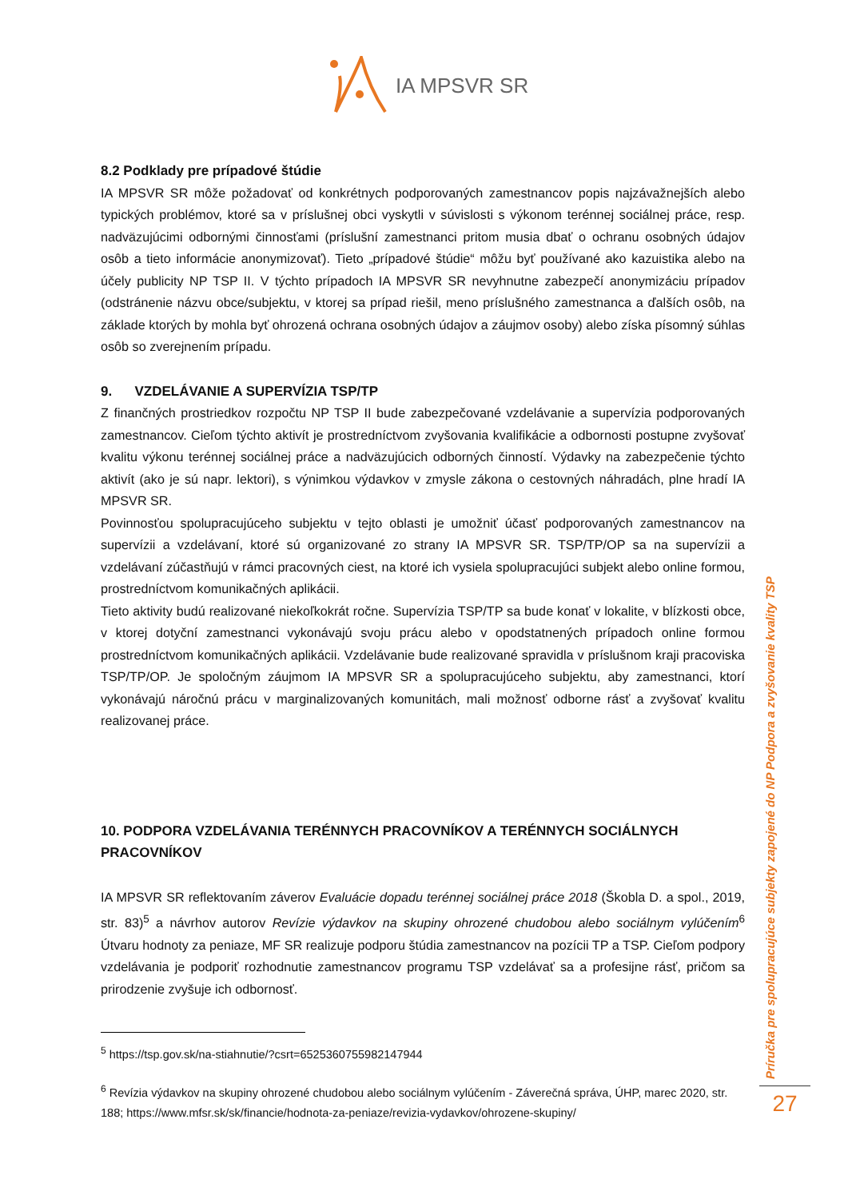IA MPSVR SR
8.2 Podklady pre prípadové štúdie
IA MPSVR SR môže požadovať od konkrétnych podporovaných zamestnancov popis najzávažnejších alebo typických problémov, ktoré sa v príslušnej obci vyskytli v súvislosti s výkonom terénnej sociálnej práce, resp. nadväzujúcimi odbornými činnosťami (príslušní zamestnanci pritom musia dbať o ochranu osobných údajov osôb a tieto informácie anonymizovať). Tieto „prípadové štúdie“ môžu byť používané ako kazuistika alebo na účely publicity NP TSP II. V týchto prípadoch IA MPSVR SR nevyhnutne zabezpečí anonymizáciu prípadov (odstránenie názvu obce/subjektu, v ktorej sa prípad riešil, meno príslušného zamestnanca a ďalších osôb, na základe ktorých by mohla byť ohrozená ochrana osobných údajov a záujmov osoby) alebo získa písomný súhlas osôb so zverejnením prípadu.
9. VZDELÁVANIE A SUPERVÍZIA TSP/TP
Z finančných prostriedkov rozpočtu NP TSP II bude zabezpečované vzdelávanie a supervízia podporovaných zamestnancov. Cieľom týchto aktivít je prostredníctvom zvyšovania kvalifikácie a odbornosti postupne zvyšovať kvalitu výkonu terénnej sociálnej práce a nadväzujúcich odborných činností. Výdavky na zabezpečenie týchto aktivít (ako je sú napr. lektori), s výnimkou výdavkov v zmysle zákona o cestovných náhradách, plne hradí IA MPSVR SR.
Povinnosťou spolupracujúceho subjektu v tejto oblasti je umožniť účasť podporovaných zamestnancov na supervízii a vzdelávaní, ktoré sú organizované zo strany IA MPSVR SR. TSP/TP/OP sa na supervízii a vzdelávaní zúčastňujú v rámci pracovných ciest, na ktoré ich vysiela spolupracujúci subjekt alebo online formou, prostredníctvom komunikačných aplikácii.
Tieto aktivity budú realizované niekoľkokrát ročne. Supervízia TSP/TP sa bude konať v lokalite, v blízkosti obce, v ktorej dotyční zamestnanci vykonávajú svoju prácu alebo v opodstatnených prípadoch online formou prostredníctvom komunikačných aplikácii. Vzdelávanie bude realizované spravidla v príslušnom kraji pracoviska TSP/TP/OP. Je spoločným záujmom IA MPSVR SR a spolupracujúceho subjektu, aby zamestnanci, ktorí vykonávajú náročnú prácu v marginalizovaných komunitách, mali možnosť odborne rásť a zvyšovať kvalitu realizovanej práce.
10. PODPORA VZDELÁVANIA TERÉNNYCH PRACOVNÍKOV A TERÉNNYCH SOCIÁLNYCH PRACOVNÍKOV
IA MPSVR SR reflektovaním záverov Evaluácie dopadu terénnej sociálnej práce 2018 (Škobla D. a spol., 2019, str. 83)<sup>5</sup> a návrhov autorov Revízie výdavkov na skupiny ohrozené chudobou alebo sociálnym vylúčením<sup>6</sup> Útvaru hodnoty za peniaze, MF SR realizuje podporu štúdia zamestnancov na pozícii TP a TSP. Cieľom podpory vzdelávania je podporiť rozhodnutie zamestnancov programu TSP vzdelávať sa a profesijne rásť, pričom sa prirodzenie zvyšuje ich odbornosť.
<sup>5</sup> https://tsp.gov.sk/na-stiahnutie/?csrt=6525360755982147944
<sup>6</sup> Revízia výdavkov na skupiny ohrozené chudobou alebo sociálnym vylúčením - Záverečná správa, ÚHP, marec 2020, str. 188; https://www.mfsr.sk/sk/financie/hodnota-za-peniaze/revizia-vydavkov/ohrozene-skupiny/
Príručka pre spolupracujúce subjekty zapojené do NP Podpora a zvyšovanie kvality TSP
27